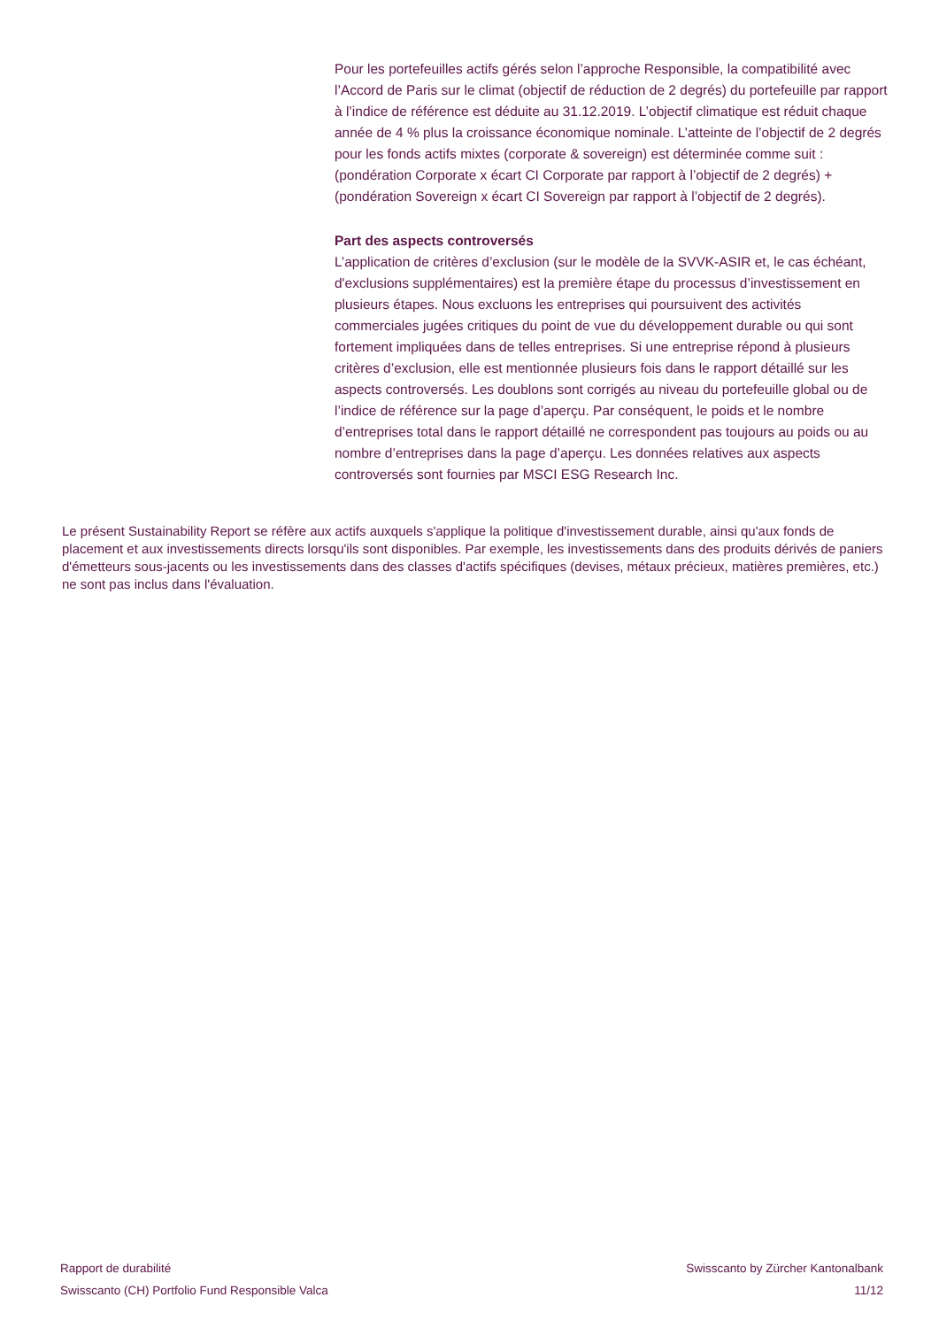Pour les portefeuilles actifs gérés selon l’approche Responsible, la compatibilité avec l’Accord de Paris sur le climat (objectif de réduction de 2 degrés) du portefeuille par rapport à l’indice de référence est déduite au 31.12.2019. L’objectif climatique est réduit chaque année de 4 % plus la croissance économique nominale. L’atteinte de l’objectif de 2 degrés pour les fonds actifs mixtes (corporate & sovereign) est déterminée comme suit : (pondération Corporate x écart CI Corporate par rapport à l’objectif de 2 degrés) + (pondération Sovereign x écart CI Sovereign par rapport à l’objectif de 2 degrés).
Part des aspects controversés
L’application de critères d’exclusion (sur le modèle de la SVVK-ASIR et, le cas échéant, d'exclusions supplémentaires) est la première étape du processus d’investissement en plusieurs étapes. Nous excluons les entreprises qui poursuivent des activités commerciales jugées critiques du point de vue du développement durable ou qui sont fortement impliquées dans de telles entreprises. Si une entreprise répond à plusieurs critères d’exclusion, elle est mentionnée plusieurs fois dans le rapport détaillé sur les aspects controversés. Les doublons sont corrigés au niveau du portefeuille global ou de l’indice de référence sur la page d’aperçu. Par conséquent, le poids et le nombre d’entreprises total dans le rapport détaillé ne correspondent pas toujours au poids ou au nombre d’entreprises dans la page d’aperçu. Les données relatives aux aspects controversés sont fournies par MSCI ESG Research Inc.
Le présent Sustainability Report se réfère aux actifs auxquels s'applique la politique d'investissement durable, ainsi qu'aux fonds de placement et aux investissements directs lorsqu'ils sont disponibles. Par exemple, les investissements dans des produits dérivés de paniers d'émetteurs sous-jacents ou les investissements dans des classes d'actifs spécifiques (devises, métaux précieux, matières premières, etc.) ne sont pas inclus dans l'évaluation.
Rapport de durabilité
Swisscanto (CH) Portfolio Fund Responsible Valca
Swisscanto by Zürcher Kantonalbank
11/12